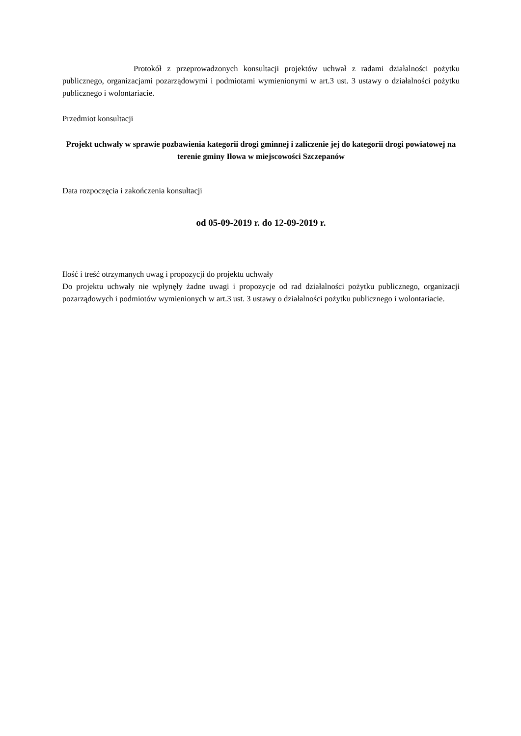Protokół z przeprowadzonych konsultacji projektów uchwał z radami działalności pożytku publicznego, organizacjami pozarządowymi i podmiotami wymienionymi w art.3 ust. 3 ustawy o działalności pożytku publicznego i wolontariacie.
Przedmiot konsultacji
Projekt uchwały w sprawie pozbawienia kategorii drogi gminnej i zaliczenie jej do kategorii drogi powiatowej na terenie gminy Iłowa w miejscowości Szczepanów
Data rozpoczęcia i zakończenia konsultacji
od 05-09-2019 r. do 12-09-2019 r.
Ilość i treść otrzymanych uwag i propozycji do projektu uchwały
Do projektu uchwały nie wpłynęły żadne uwagi i propozycje od rad działalności pożytku publicznego, organizacji pozarządowych i podmiotów wymienionych w art.3 ust. 3 ustawy o działalności pożytku publicznego i wolontariacie.